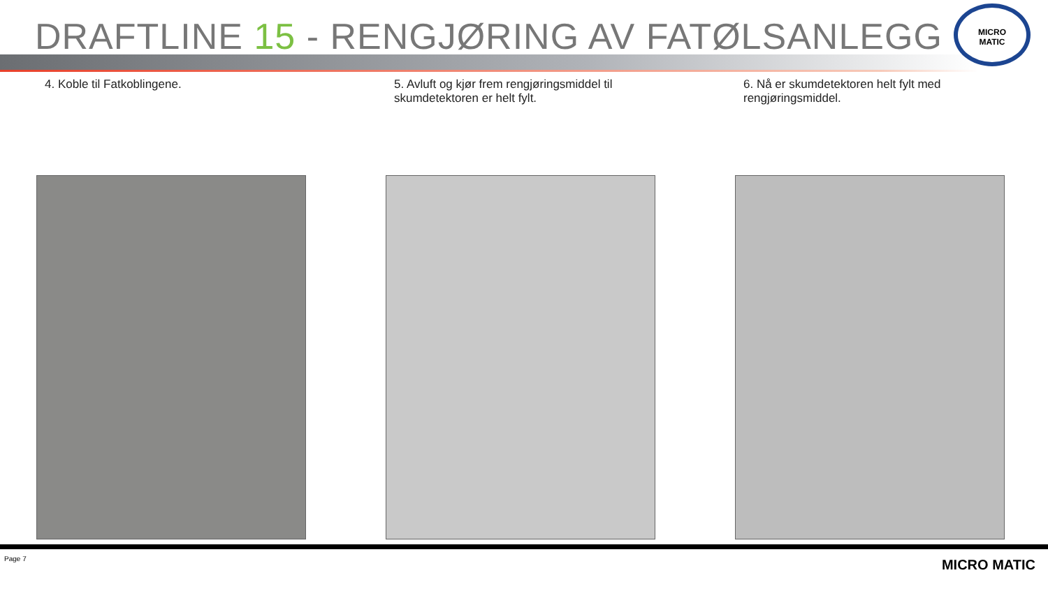DRAFTLINE 15 - RENGJØRING AV FATØLSANLEGG
MICRO
MATIC
4. Koble til Fatkoblingene. 5. Avluft og kjør frem rengjøringsmiddel til skumdetektoren er helt fylt.
6. Nå er skumdetektoren helt fylt med rengjøringsmiddel.
Page 7 MICRO MATIC